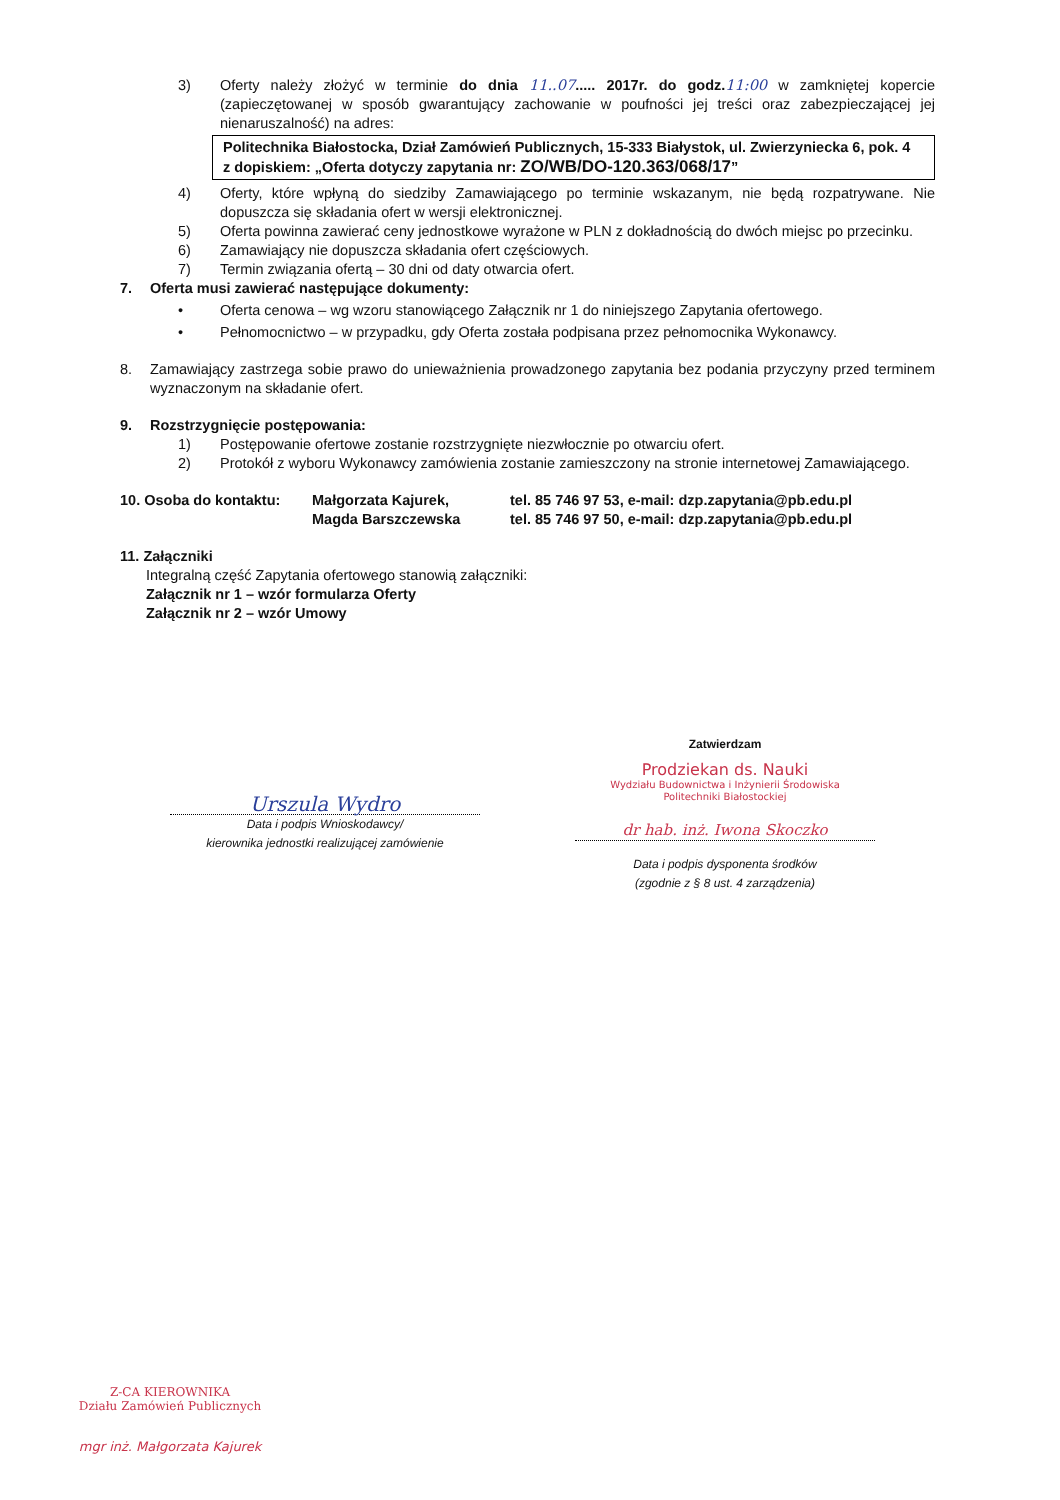3) Oferty należy złożyć w terminie do dnia 11..07..... 2017r. do godz. 11:00 w zamkniętej kopercie (zapieczętowanej w sposób gwarantujący zachowanie w poufności jej treści oraz zabezpieczającej jej nienaruszalność) na adres:
Politechnika Białostocka, Dział Zamówień Publicznych, 15-333 Białystok, ul. Zwierzyniecka 6, pok. 4
z dopiskiem: „Oferta dotyczy zapytania nr: ZO/WB/DO-120.363/068/17”
4) Oferty, które wpłyną do siedziby Zamawiającego po terminie wskazanym, nie będą rozpatrywane. Nie dopuszcza się składania ofert w wersji elektronicznej.
5) Oferta powinna zawierać ceny jednostkowe wyrażone w PLN z dokładnością do dwóch miejsc po przecinku.
6) Zamawiający nie dopuszcza składania ofert częściowych.
7) Termin związania ofertą – 30 dni od daty otwarcia ofert.
7. Oferta musi zawierać następujące dokumenty:
• Oferta cenowa – wg wzoru stanowiącego Załącznik nr 1 do niniejszego Zapytania ofertowego.
• Pełnomocnictwo – w przypadku, gdy Oferta została podpisana przez pełnomocnika Wykonawcy.
8. Zamawiający zastrzega sobie prawo do unieważnienia prowadzonego zapytania bez podania przyczyny przed terminem wyznaczonym na składanie ofert.
9. Rozstrzygnięcie postępowania:
1) Postępowanie ofertowe zostanie rozstrzygnięte niezwłocznie po otwarciu ofert.
2) Protokół z wyboru Wykonawcy zamówienia zostanie zamieszczony na stronie internetowej Zamawiającego.
10. Osoba do kontaktu: Małgorzata Kajurek,
Magda Barszczewska
tel. 85 746 97 53, e-mail: dzp.zapytania@pb.edu.pl
tel. 85 746 97 50, e-mail: dzp.zapytania@pb.edu.pl
11. Załączniki
Integralną część Zapytania ofertowego stanowią załączniki:
Załącznik nr 1 – wzór formularza Oferty
Załącznik nr 2 – wzór Umowy
Urszula Wydro
Data i podpis Wnioskodawcy/
kierownika jednostki realizującej zamówienie
Zatwierdzam
Prodziekan ds. Nauki
Wydziału Budownictwa i Inżynierii Środowiska
Politechniki Białostockiej
dr hab. inż. Iwona Skoczko
Data i podpis dysponenta środków
(zgodnie z § 8 ust. 4 zarządzenia)
Z-CA KIEROWNIKA
Działu Zamówień Publicznych
mgr inż. Małgorzata Kajurek